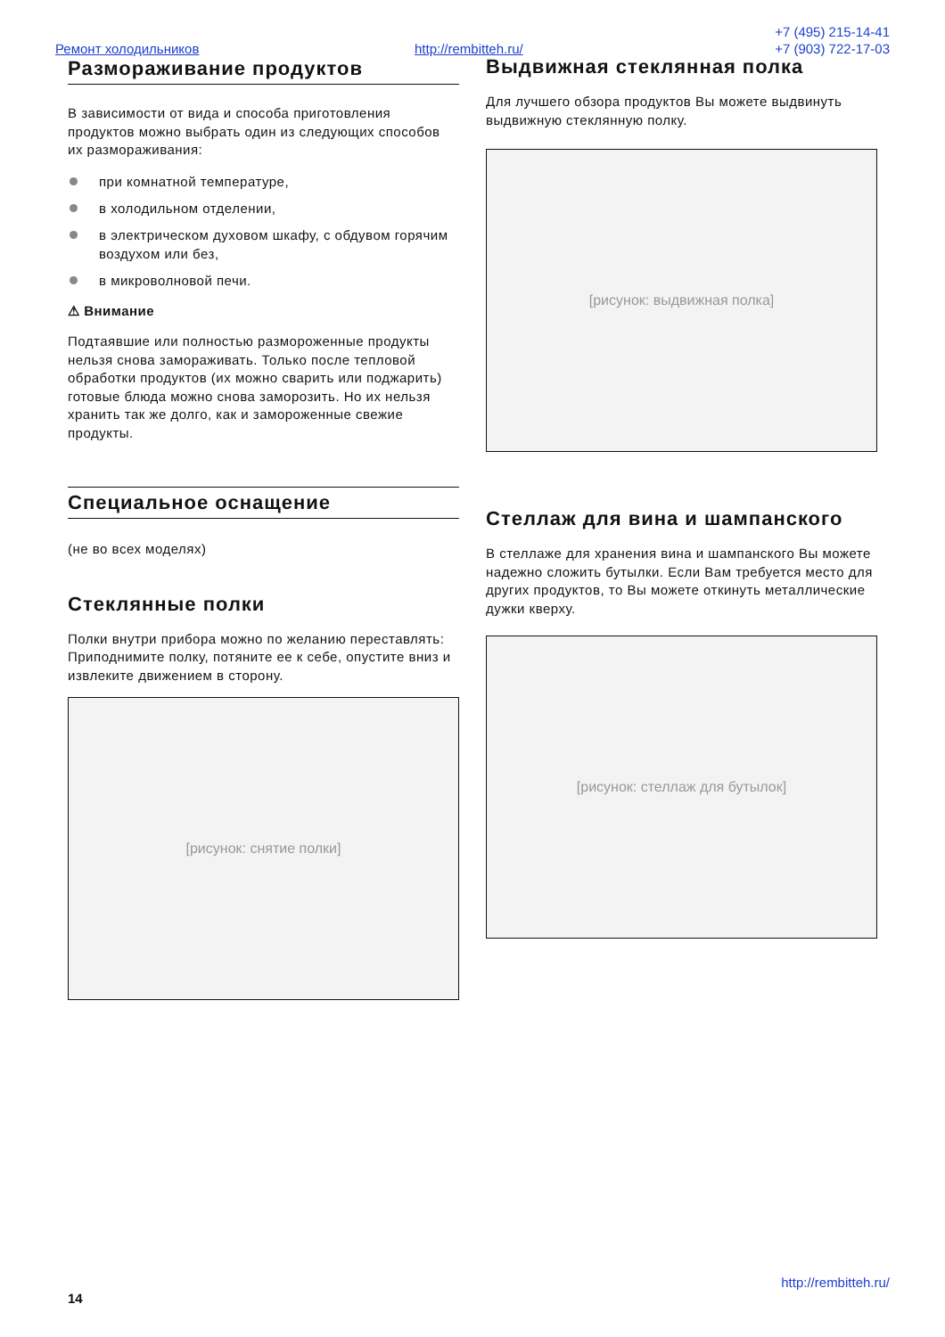Ремонт холодильников http://rembitteh.ru/
+7 (495) 215-14-41
+7 (903) 722-17-03
Размораживание продуктов
В зависимости от вида и способа приготовления продуктов можно выбрать один из следующих способов их размораживания:
при комнатной температуре,
в холодильном отделении,
в электрическом духовом шкафу, с обдувом горячим воздухом или без,
в микроволновой печи.
⚠ Внимание
Подтаявшие или полностью размороженные продукты нельзя снова замораживать. Только после тепловой обработки продуктов (их можно сварить или поджарить) готовые блюда можно снова заморозить. Но их нельзя хранить так же долго, как и замороженные свежие продукты.
Специальное оснащение
(не во всех моделях)
Стеклянные полки
Полки внутри прибора можно по желанию переставлять: Приподнимите полку, потяните ее к себе, опустите вниз и извлеките движением в сторону.
[рисунок: снятие полки]
Выдвижная стеклянная полка
Для лучшего обзора продуктов Вы можете выдвинуть выдвижную стеклянную полку.
[рисунок: выдвижная полка]
Стеллаж для вина и шампанского
В стеллаже для хранения вина и шампанского Вы можете надежно сложить бутылки. Если Вам требуется место для других продуктов, то Вы можете откинуть металлические дужки кверху.
[рисунок: стеллаж для бутылок]
http://rembitteh.ru/
14